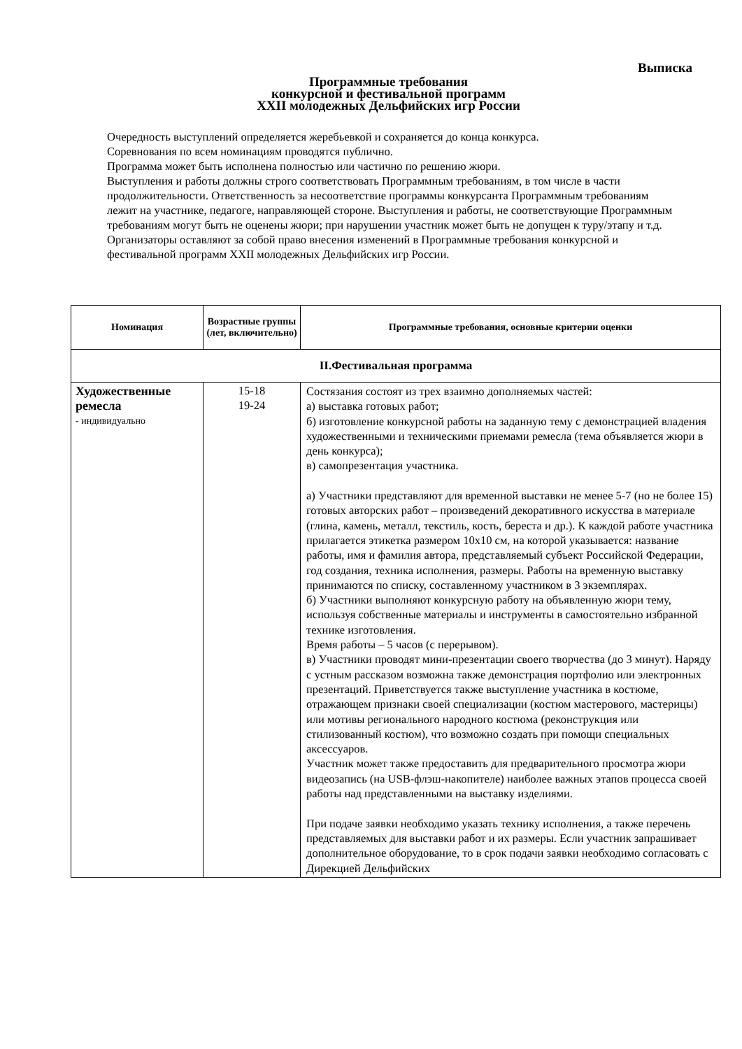Выписка
Программные требования
конкурсной и фестивальной программ
XXII молодежных Дельфийских игр России
Очередность выступлений определяется жеребьевкой и сохраняется до конца конкурса.
Соревнования по всем номинациям проводятся публично.
Программа может быть исполнена полностью или частично по решению жюри.
Выступления и работы должны строго соответствовать Программным требованиям, в том числе в части продолжительности. Ответственность за несоответствие программы конкурсанта Программным требованиям лежит на участнике, педагоге, направляющей стороне. Выступления и работы, не соответствующие Программным требованиям могут быть не оценены жюри; при нарушении участник может быть не допущен к туру/этапу и т.д.
Организаторы оставляют за собой право внесения изменений в Программные требования конкурсной и фестивальной программ XXII молодежных Дельфийских игр России.
| Номинация | Возрастные группы (лет, включительно) | Программные требования, основные критерии оценки |
| --- | --- | --- |
| II.Фестивальная программа | | |
| Художественные ремесла - индивидуально | 15-18 19-24 | Состязания состоят из трех взаимно дополняемых частей: а) выставка готовых работ; б) изготовление конкурсной работы на заданную тему с демонстрацией владения художественными и техническими приемами ремесла (тема объявляется жюри в день конкурса); в) самопрезентация участника. а) Участники представляют для временной выставки не менее 5-7 (но не более 15) готовых авторских работ – произведений декоративного искусства в материале (глина, камень, металл, текстиль, кость, береста и др.). К каждой работе участника прилагается этикетка размером 10х10 см, на которой указывается: название работы, имя и фамилия автора, представляемый субъект Российской Федерации, год создания, техника исполнения, размеры. Работы на временную выставку принимаются по списку, составленному участником в 3 экземплярах. б) Участники выполняют конкурсную работу на объявленную жюри тему, используя собственные материалы и инструменты в самостоятельно избранной технике изготовления. Время работы – 5 часов (с перерывом). в) Участники проводят мини-презентации своего творчества (до 3 минут). Наряду с устным рассказом возможна также демонстрация портфолио или электронных презентаций. Приветствуется также выступление участника в костюме, отражающем признаки своей специализации (костюм мастерового, мастерицы) или мотивы регионального народного костюма (реконструкция или стилизованный костюм), что возможно создать при помощи специальных аксессуаров. Участник может также предоставить для предварительного просмотра жюри видеозапись (на USB-флэш-накопителе) наиболее важных этапов процесса своей работы над представленными на выставку изделиями. При подаче заявки необходимо указать технику исполнения, а также перечень представляемых для выставки работ и их размеры. Если участник запрашивает дополнительное оборудование, то в срок подачи заявки необходимо согласовать с Дирекцией Дельфийских |